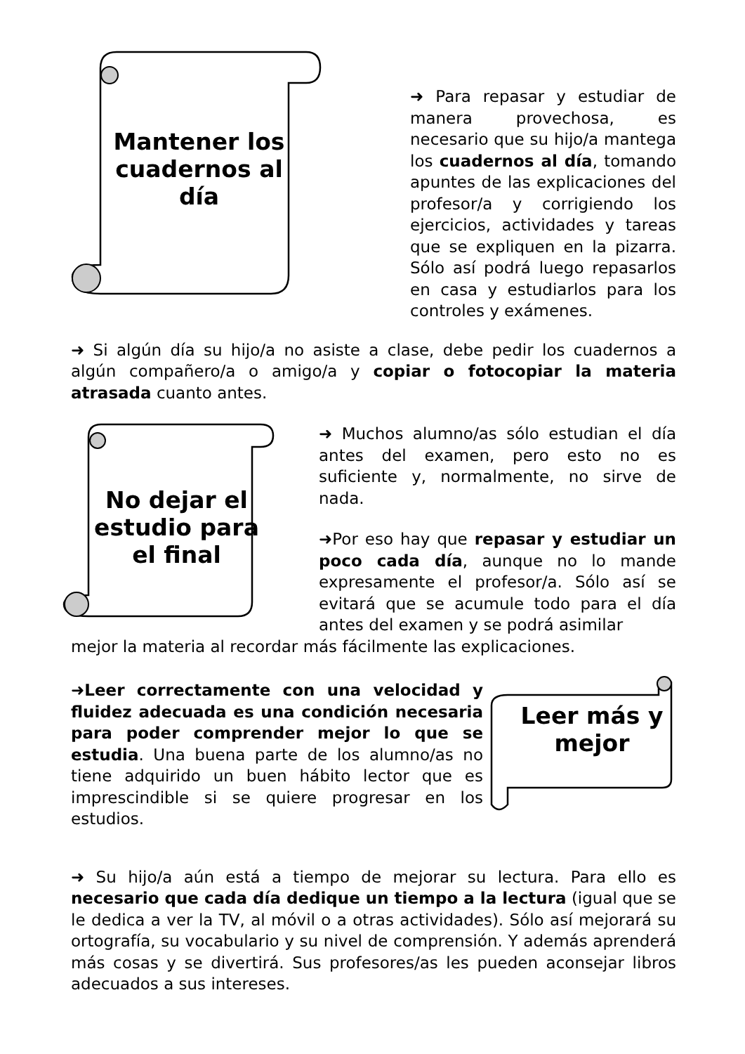Mantener los cuadernos al día
➜ Para repasar y estudiar de manera provechosa, es necesario que su hijo/a mantega los cuadernos al día, tomando apuntes de las explicaciones del profesor/a y corrigiendo los ejercicios, actividades y tareas que se expliquen en la pizarra. Sólo así podrá luego repasarlos en casa y estudiarlos para los controles y exámenes.
➜ Si algún día su hijo/a no asiste a clase, debe pedir los cuadernos a algún compañero/a o amigo/a y copiar o fotocopiar la materia atrasada cuanto antes.
No dejar el estudio para el final
➜ Muchos alumno/as sólo estudian el día antes del examen, pero esto no es suficiente y, normalmente, no sirve de nada.
➜Por eso hay que repasar y estudiar un poco cada día, aunque no lo mande expresamente el profesor/a. Sólo así se evitará que se acumule todo para el día antes del examen y se podrá asimilar
mejor la materia al recordar más fácilmente las explicaciones.
➜Leer correctamente con una velocidad y fluidez adecuada es una condición necesaria para poder comprender mejor lo que se estudia. Una buena parte de los alumno/as no tiene adquirido un buen hábito lector que es imprescindible si se quiere progresar en los estudios.
Leer más y mejor
➜ Su hijo/a aún está a tiempo de mejorar su lectura. Para ello es necesario que cada día dedique un tiempo a la lectura (igual que se le dedica a ver la TV, al móvil o a otras actividades). Sólo así mejorará su ortografía, su vocabulario y su nivel de comprensión. Y además aprenderá más cosas y se divertirá. Sus profesores/as les pueden aconsejar libros adecuados a sus intereses.